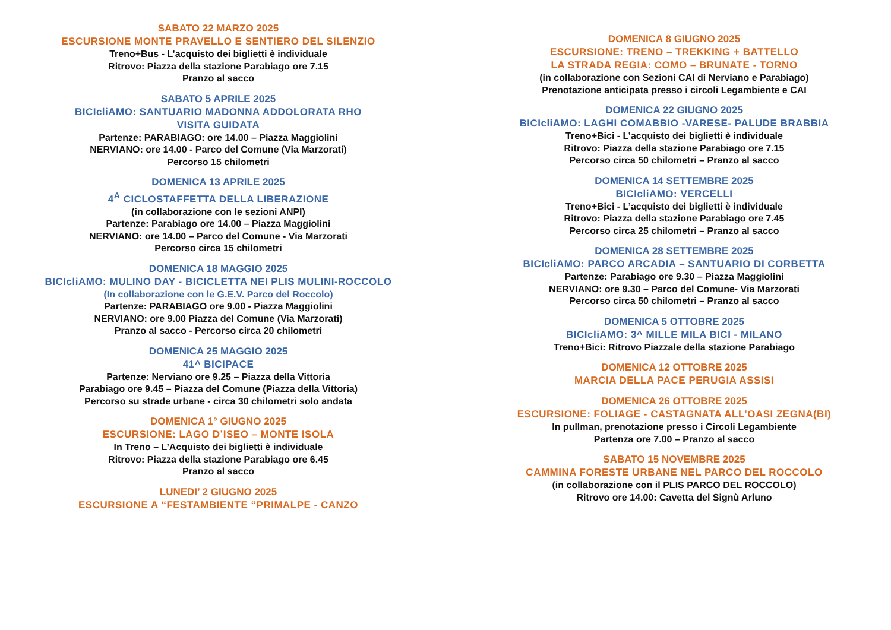SABATO 22 MARZO 2025
ESCURSIONE MONTE PRAVELLO E SENTIERO DEL SILENZIO
Treno+Bus - L’acquisto dei biglietti è individuale
Ritrovo: Piazza della stazione Parabiago ore 7.15
Pranzo al sacco
SABATO 5 APRILE 2025
BICIcliAMO: SANTUARIO MADONNA ADDOLORATA RHO
VISITA GUIDATA
Partenze: PARABIAGO: ore 14.00 – Piazza Maggiolini
NERVIANO: ore 14.00 - Parco del Comune (Via Marzorati)
Percorso 15 chilometri
DOMENICA 13 APRILE 2025
4<sup>A</sup> CICLOSTAFFETTA DELLA LIBERAZIONE
(in collaborazione con le sezioni ANPI)
Partenze: Parabiago ore 14.00 – Piazza Maggiolini
NERVIANO: ore 14.00 – Parco del Comune - Via Marzorati
Percorso circa 15 chilometri
DOMENICA 18 MAGGIO 2025
BICIcliAMO: MULINO DAY - BICICLETTA NEI PLIS MULINI-ROCCOLO
(In collaborazione con le G.E.V. Parco del Roccolo)
Partenze: PARABIAGO ore 9.00 - Piazza Maggiolini
NERVIANO: ore 9.00 Piazza del Comune (Via Marzorati)
Pranzo al sacco - Percorso circa 20 chilometri
DOMENICA 25 MAGGIO 2025
41^ BICIPACE
Partenze: Nerviano ore 9.25 – Piazza della Vittoria
Parabiago ore 9.45 – Piazza del Comune (Piazza della Vittoria)
Percorso su strade urbane - circa 30 chilometri solo andata
DOMENICA 1° GIUGNO 2025
ESCURSIONE: LAGO D’ISEO – MONTE ISOLA
In Treno – L’Acquisto dei biglietti è individuale
Ritrovo: Piazza della stazione Parabiago ore 6.45
Pranzo al sacco
LUNEDI’ 2 GIUGNO 2025
ESCURSIONE A “FESTAMBIENTE “PRIMALPE - CANZO
DOMENICA 8 GIUGNO 2025
ESCURSIONE: TRENO – TREKKING + BATTELLO
LA STRADA REGIA: COMO – BRUNATE - TORNO
(in collaborazione con Sezioni CAI di Nerviano e Parabiago)
Prenotazione anticipata presso i circoli Legambiente e CAI
DOMENICA 22 GIUGNO 2025
BICIcliAMO: LAGHI COMABBIO -VARESE- PALUDE BRABBIA
Treno+Bici - L’acquisto dei biglietti è individuale
Ritrovo: Piazza della stazione Parabiago ore 7.15
Percorso circa 50 chilometri – Pranzo al sacco
DOMENICA 14 SETTEMBRE 2025
BICIcliAMO: VERCELLI
Treno+Bici - L’acquisto dei biglietti è individuale
Ritrovo: Piazza della stazione Parabiago ore 7.45
Percorso circa 25 chilometri – Pranzo al sacco
DOMENICA 28 SETTEMBRE 2025
BICIcliAMO: PARCO ARCADIA – SANTUARIO DI CORBETTA
Partenze: Parabiago ore 9.30 – Piazza Maggiolini
NERVIANO: ore 9.30 – Parco del Comune- Via Marzorati
Percorso circa 50 chilometri – Pranzo al sacco
DOMENICA 5 OTTOBRE 2025
BICIcliAMO: 3^ MILLE MILA BICI - MILANO
Treno+Bici: Ritrovo Piazzale della stazione Parabiago
DOMENICA 12 OTTOBRE 2025
MARCIA DELLA PACE PERUGIA ASSISI
DOMENICA 26 OTTOBRE 2025
ESCURSIONE: FOLIAGE - CASTAGNATA ALL’OASI ZEGNA(BI)
In pullman, prenotazione presso i Circoli Legambiente
Partenza ore 7.00 – Pranzo al sacco
SABATO 15 NOVEMBRE 2025
CAMMINA FORESTE URBANE NEL PARCO DEL ROCCOLO
(in collaborazione con il PLIS PARCO DEL ROCCOLO)
Ritrovo ore 14.00: Cavetta del Signù Arluno